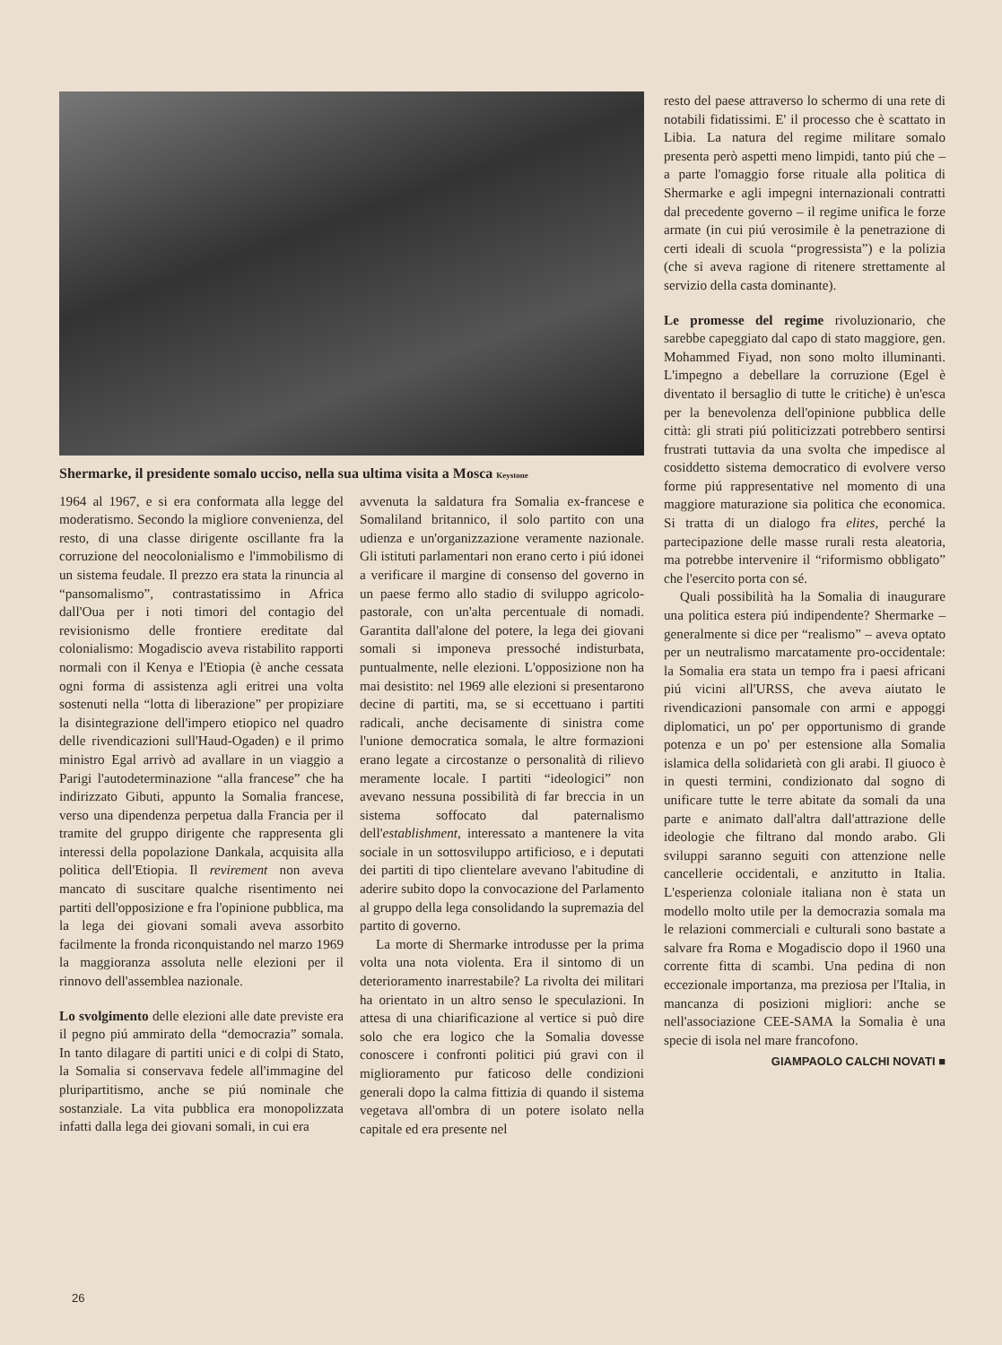Shermarke, il presidente somalo ucciso, nella sua ultima visita a Mosca Keystone
1964 al 1967, e si era conformata alla legge del moderatismo. Secondo la migliore convenienza, del resto, di una classe dirigente oscillante fra la corruzione del neocolonialismo e l'immobilismo di un sistema feudale. Il prezzo era stata la rinuncia al “pansomalismo”, contrastatissimo in Africa dall'Oua per i noti timori del contagio del revisionismo delle frontiere ereditate dal colonialismo: Mogadiscio aveva ristabilito rapporti normali con il Kenya e l'Etiopia (è anche cessata ogni forma di assistenza agli eritrei una volta sostenuti nella “lotta di liberazione” per propiziare la disintegrazione dell'impero etiopico nel quadro delle rivendicazioni sull'Haud-Ogaden) e il primo ministro Egal arrivò ad avallare in un viaggio a Parigi l'autodeterminazione “alla francese” che ha indirizzato Gibuti, appunto la Somalia francese, verso una dipendenza perpetua dalla Francia per il tramite del gruppo dirigente che rappresenta gli interessi della popolazione Dankala, acquisita alla politica dell'Etiopia. Il revirement non aveva mancato di suscitare qualche risentimento nei partiti dell'opposizione e fra l'opinione pubblica, ma la lega dei giovani somali aveva assorbito facilmente la fronda riconquistando nel marzo 1969 la maggioranza assoluta nelle elezioni per il rinnovo dell'assemblea nazionale.
Lo svolgimento delle elezioni alle date previste era il pegno piú ammirato della “democrazia” somala. In tanto dilagare di partiti unici e di colpi di Stato, la Somalia si conservava fedele all'immagine del pluripartitismo, anche se piú nominale che sostanziale. La vita pubblica era monopolizzata infatti dalla lega dei giovani somali, in cui era
avvenuta la saldatura fra Somalia ex-francese e Somaliland britannico, il solo partito con una udienza e un'organizzazione veramente nazionale. Gli istituti parlamentari non erano certo i piú idonei a verificare il margine di consenso del governo in un paese fermo allo stadio di sviluppo agricolo-pastorale, con un'alta percentuale di nomadi. Garantita dall'alone del potere, la lega dei giovani somali si imponeva pressoché indisturbata, puntualmente, nelle elezioni. L'opposizione non ha mai desistito: nel 1969 alle elezioni si presentarono decine di partiti, ma, se si eccettuano i partiti radicali, anche decisamente di sinistra come l'unione democratica somala, le altre formazioni erano legate a circostanze o personalità di rilievo meramente locale. I partiti “ideologici” non avevano nessuna possibilità di far breccia in un sistema soffocato dal paternalismo dell'establishment, interessato a mantenere la vita sociale in un sottosviluppo artificioso, e i deputati dei partiti di tipo clientelare avevano l'abitudine di aderire subito dopo la convocazione del Parlamento al gruppo della lega consolidando la supremazia del partito di governo.
La morte di Shermarke introdusse per la prima volta una nota violenta. Era il sintomo di un deterioramento inarrestabile? La rivolta dei militari ha orientato in un altro senso le speculazioni. In attesa di una chiarificazione al vertice si può dire solo che era logico che la Somalia dovesse conoscere i confronti politici piú gravi con il miglioramento pur faticoso delle condizioni generali dopo la calma fittizia di quando il sistema vegetava all'ombra di un potere isolato nella capitale ed era presente nel
resto del paese attraverso lo schermo di una rete di notabili fidatissimi. E' il processo che è scattato in Libia. La natura del regime militare somalo presenta però aspetti meno limpidi, tanto piú che – a parte l'omaggio forse rituale alla politica di Shermarke e agli impegni internazionali contratti dal precedente governo – il regime unifica le forze armate (in cui piú verosimile è la penetrazione di certi ideali di scuola “progressista”) e la polizia (che si aveva ragione di ritenere strettamente al servizio della casta dominante).
Le promesse del regime rivoluzionario, che sarebbe capeggiato dal capo di stato maggiore, gen. Mohammed Fiyad, non sono molto illuminanti. L'impegno a debellare la corruzione (Egel è diventato il bersaglio di tutte le critiche) è un'esca per la benevolenza dell'opinione pubblica delle città: gli strati piú politicizzati potrebbero sentirsi frustrati tuttavia da una svolta che impedisce al cosiddetto sistema democratico di evolvere verso forme piú rappresentative nel momento di una maggiore maturazione sia politica che economica. Si tratta di un dialogo fra elites, perché la partecipazione delle masse rurali resta aleatoria, ma potrebbe intervenire il “riformismo obbligato” che l'esercito porta con sé.
Quali possibilità ha la Somalia di inaugurare una politica estera piú indipendente? Shermarke – generalmente si dice per “realismo” – aveva optato per un neutralismo marcatamente pro-occidentale: la Somalia era stata un tempo fra i paesi africani piú vicini all'URSS, che aveva aiutato le rivendicazioni pansomale con armi e appoggi diplomatici, un po' per opportunismo di grande potenza e un po' per estensione alla Somalia islamica della solidarietà con gli arabi. Il giuoco è in questi termini, condizionato dal sogno di unificare tutte le terre abitate da somali da una parte e animato dall'altra dall'attrazione delle ideologie che filtrano dal mondo arabo. Gli sviluppi saranno seguiti con attenzione nelle cancellerie occidentali, e anzitutto in Italia. L'esperienza coloniale italiana non è stata un modello molto utile per la democrazia somala ma le relazioni commerciali e culturali sono bastate a salvare fra Roma e Mogadiscio dopo il 1960 una corrente fitta di scambi. Una pedina di non eccezionale importanza, ma preziosa per l'Italia, in mancanza di posizioni migliori: anche se nell'associazione CEE-SAMA la Somalia è una specie di isola nel mare francofono.
GIAMPAOLO CALCHI NOVATI ■
26